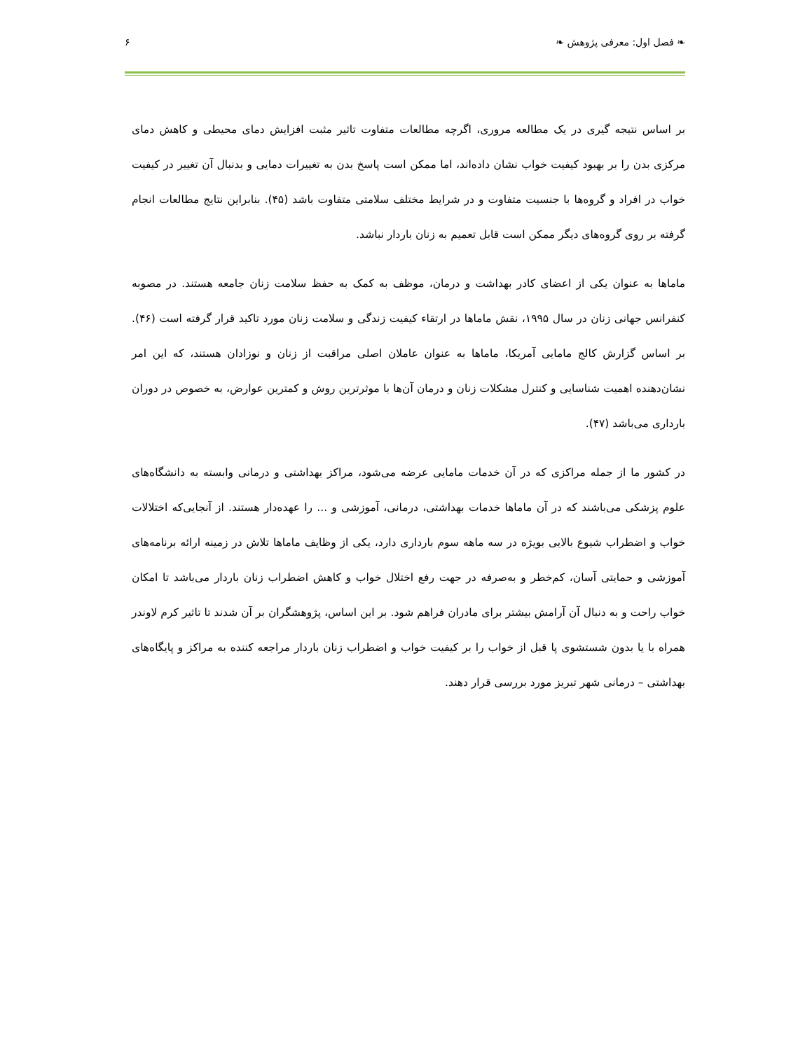❧ فصل اول: معرفی پژوهش ❧ ۶
بر اساس نتیجه گیری در یک مطالعه مروری، اگرچه مطالعات متفاوت تاثیر مثبت افزایش دمای محیطی و کاهش دمای مرکزی بدن را بر بهبود کیفیت خواب نشان داده‌اند، اما ممکن است پاسخ بدن به تغییرات دمایی و بدنبال آن تغییر در کیفیت خواب در افراد و گروه‌ها با جنسیت متفاوت و در شرایط مختلف سلامتی متفاوت باشد (۴۵). بنابراین نتایج مطالعات انجام گرفته بر روی گروه‌های دیگر ممکن است قابل تعمیم به زنان باردار نباشد.
ماماها به عنوان یکی از اعضای کادر بهداشت و درمان، موظف به کمک به حفظ سلامت زنان جامعه هستند. در مصوبه کنفرانس جهانی زنان در سال ۱۹۹۵، نقش ماماها در ارتقاء کیفیت زندگی و سلامت زنان مورد تاکید قرار گرفته است (۴۶). بر اساس گزارش کالج مامایی آمریکا، ماماها به عنوان عاملان اصلی مراقبت از زنان و نوزادان هستند، که این امر نشان‌دهنده اهمیت شناسایی و کنترل مشکلات زنان و درمان آن‌ها با موثرترین روش و کمترین عوارض، به خصوص در دوران بارداری می‌باشد (۴۷).
در کشور ما از جمله مراکزی که در آن خدمات مامایی عرضه می‌شود، مراکز بهداشتی و درمانی وابسته به دانشگاه‌های علوم پزشکی می‌باشند که در آن ماماها خدمات بهداشتی، درمانی، آموزشی و ... را عهده‌دار هستند. از آنجایی‌که اختلالات خواب و اضطراب شیوع بالایی بویژه در سه ماهه سوم بارداری دارد، یکی از وظایف ماماها تلاش در زمینه ارائه برنامه‌های آموزشی و حمایتی آسان، کم‌خطر و به‌صرفه در جهت رفع اختلال خواب و کاهش اضطراب زنان باردار می‌باشد تا امکان خواب راحت و به دنبال آن آرامش بیشتر برای مادران فراهم شود. بر این اساس، پژوهشگران بر آن شدند تا تاثیر کرم لاوندر همراه با یا بدون شستشوی پا قبل از خواب را بر کیفیت خواب و اضطراب زنان باردار مراجعه کننده به مراکز و پایگاه‌های بهداشتی – درمانی شهر تبریز مورد بررسی قرار دهند.